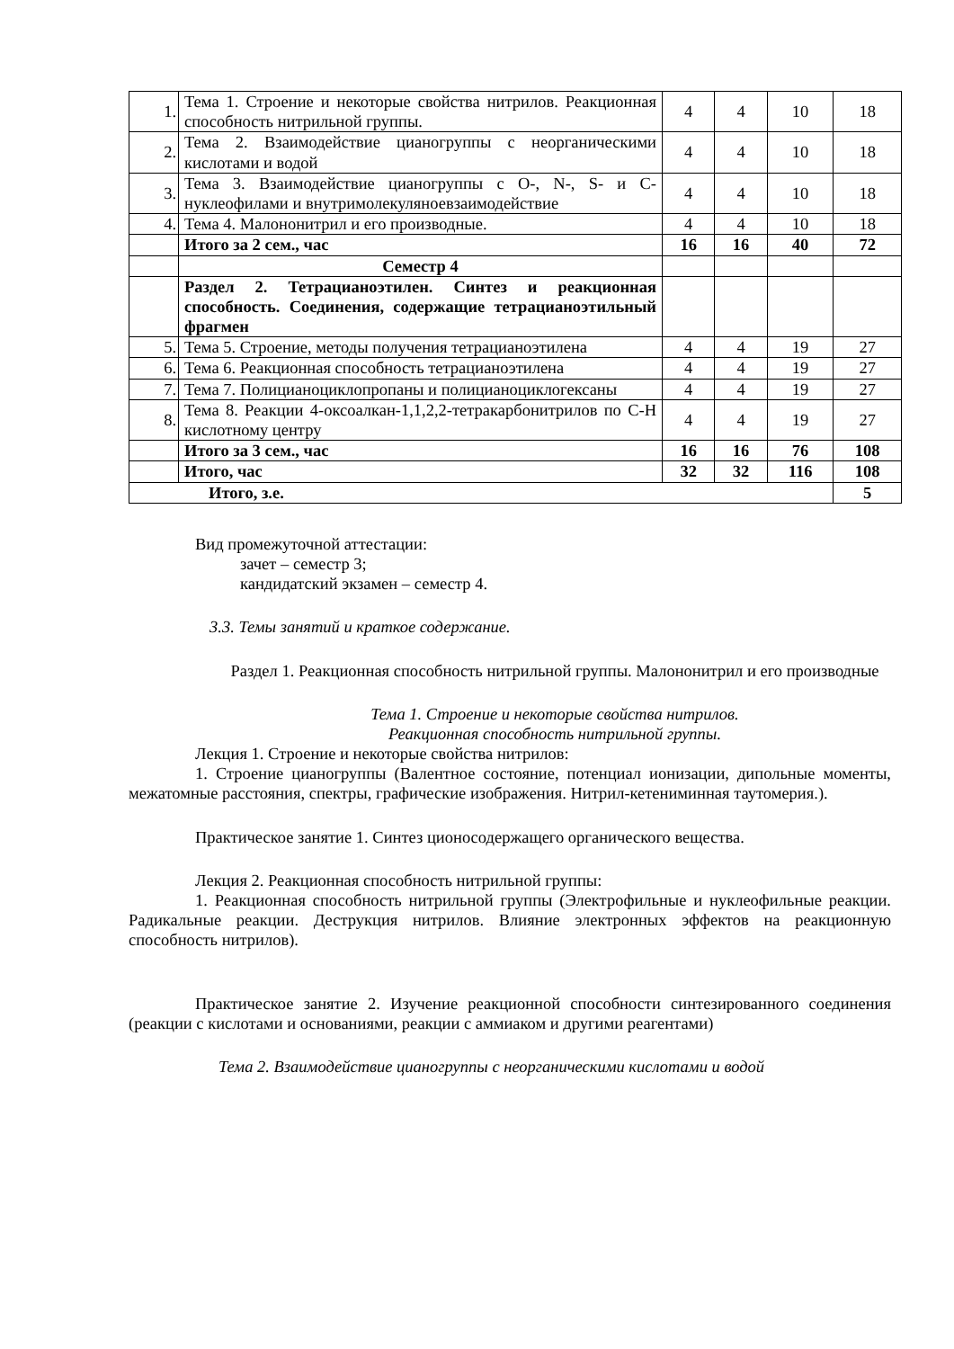| 1. | Тема 1. Строение и некоторые свойства нитрилов. Реакционная способность нитрильной группы. | 4 | 4 | 10 | 18 |
| 2. | Тема 2. Взаимодействие цианогруппы с неорганическими кислотами и водой | 4 | 4 | 10 | 18 |
| 3. | Тема 3. Взаимодействие цианогруппы с O-, N-, S- и C-нуклеофилами и внутримолекуляноевзаимодействие | 4 | 4 | 10 | 18 |
| 4. | Тема 4. Малононитрил и его производные. | 4 | 4 | 10 | 18 |
| | Итого за 2 сем., час | 16 | 16 | 40 | 72 |
| | Семестр 4 | | | | |
| | Раздел 2. Тетрацианоэтилен. Синтез и реакционная способность. Соединения, содержащие тетрацианоэтильный фрагмен | | | | |
| 5. | Тема 5. Строение, методы получения тетрацианоэтилена | 4 | 4 | 19 | 27 |
| 6. | Тема 6. Реакционная способность тетрацианоэтилена | 4 | 4 | 19 | 27 |
| 7. | Тема 7. Полицианоциклопропаны и полицианоциклогексаны | 4 | 4 | 19 | 27 |
| 8. | Тема 8. Реакции 4-оксоалкан-1,1,2,2-тетракарбонитрилов по С-Н кислотному центру | 4 | 4 | 19 | 27 |
| | Итого за 3 сем., час | 16 | 16 | 76 | 108 |
| | Итого, час | 32 | 32 | 116 | 108 |
| Итого, з.е. | | | | | 5 |
Вид промежуточной аттестации:
зачет – семестр 3;
кандидатский экзамен – семестр 4.
3.3. Темы занятий и краткое содержание.
Раздел 1. Реакционная способность нитрильной группы. Малононитрил и его производные
Тема 1. Строение и некоторые свойства нитрилов.
Реакционная способность нитрильной группы.
Лекция 1. Строение и некоторые свойства нитрилов:
1. Строение цианогруппы (Валентное состояние, потенциал ионизации, дипольные моменты, межатомные расстояния, спектры, графические изображения. Нитрил-кетениминная таутомерия.).
Практическое занятие 1. Синтез ционосодержащего органического вещества.
Лекция 2. Реакционная способность нитрильной группы:
1. Реакционная способность нитрильной группы (Электрофильные и нуклеофильные реакции. Радикальные реакции. Деструкция нитрилов. Влияние электронных эффектов на реакционную способность нитрилов).
Практическое занятие 2. Изучение реакционной способности синтезированного соединения (реакции с кислотами и основаниями, реакции с аммиаком и другими реагентами)
Тема 2. Взаимодействие цианогруппы с неорганическими кислотами и водой